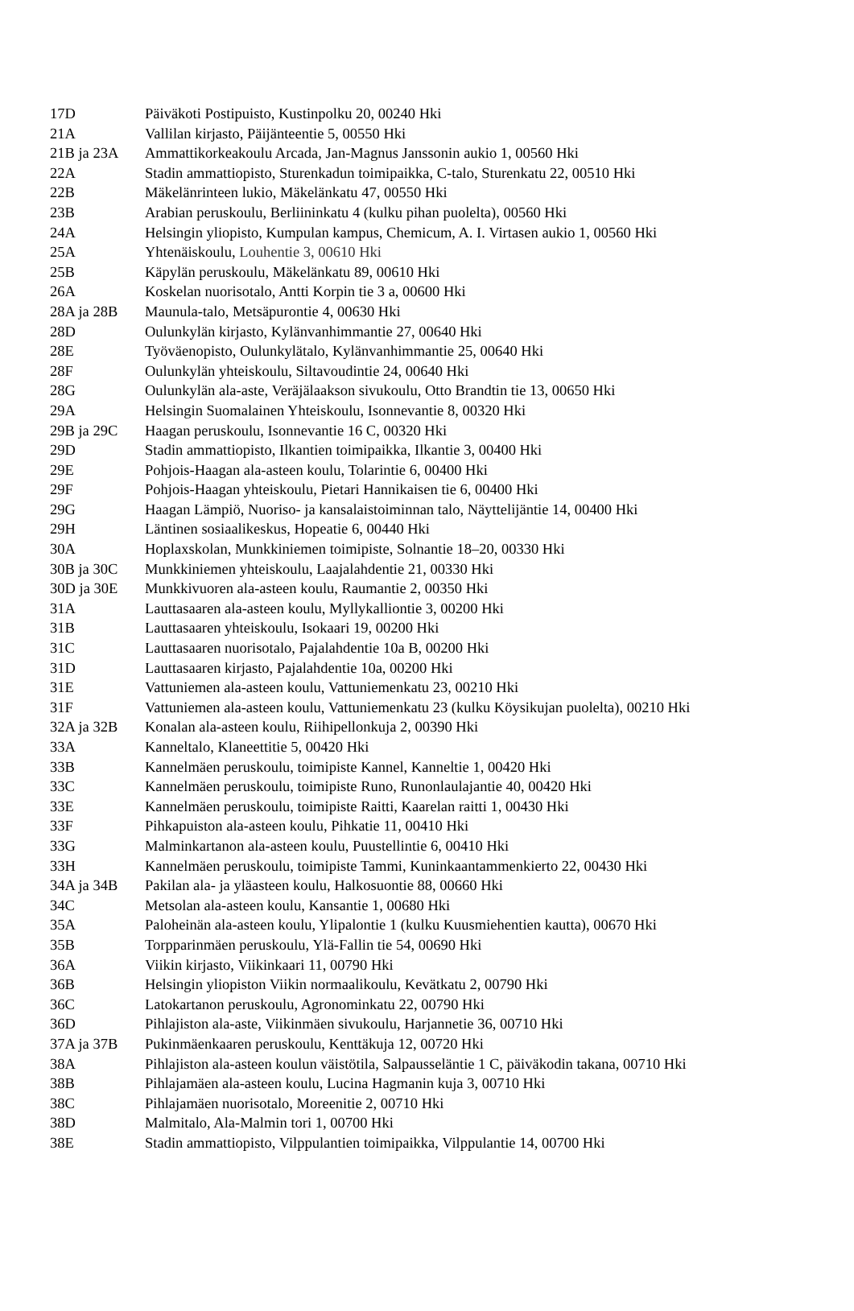| 17D | Päiväkoti Postipuisto, Kustinpolku 20, 00240 Hki |
| 21A | Vallilan kirjasto, Päijänteentie 5, 00550 Hki |
| 21B ja 23A | Ammattikorkeakoulu Arcada, Jan-Magnus Janssonin aukio 1, 00560 Hki |
| 22A | Stadin ammattiopisto, Sturenkadun toimipaikka, C-talo, Sturenkatu 22, 00510 Hki |
| 22B | Mäkelänrinteen lukio, Mäkelänkatu 47, 00550 Hki |
| 23B | Arabian peruskoulu, Berliininkatu 4 (kulku pihan puolelta), 00560 Hki |
| 24A | Helsingin yliopisto, Kumpulan kampus, Chemicum, A. I. Virtasen aukio 1, 00560 Hki |
| 25A | Yhtenäiskoulu, Louhentie 3, 00610 Hki |
| 25B | Käpylän peruskoulu, Mäkelänkatu 89, 00610 Hki |
| 26A | Koskelan nuorisotalo, Antti Korpin tie 3 a, 00600 Hki |
| 28A ja 28B | Maunula-talo, Metsäpurontie 4, 00630 Hki |
| 28D | Oulunkylän kirjasto, Kylänvanhimmantie 27, 00640 Hki |
| 28E | Työväenopisto, Oulunkylätalo, Kylänvanhimmantie 25, 00640 Hki |
| 28F | Oulunkylän yhteiskoulu, Siltavoudintie 24, 00640 Hki |
| 28G | Oulunkylän ala-aste, Veräjälaakson sivukoulu, Otto Brandtin tie 13, 00650 Hki |
| 29A | Helsingin Suomalainen Yhteiskoulu, Isonnevantie 8, 00320 Hki |
| 29B ja 29C | Haagan peruskoulu, Isonnevantie 16 C, 00320 Hki |
| 29D | Stadin ammattiopisto, Ilkantien toimipaikka, Ilkantie 3, 00400 Hki |
| 29E | Pohjois-Haagan ala-asteen koulu, Tolarintie 6, 00400 Hki |
| 29F | Pohjois-Haagan yhteiskoulu, Pietari Hannikaisen tie 6, 00400 Hki |
| 29G | Haagan Lämpiö, Nuoriso- ja kansalaistoiminnan talo, Näyttelijäntie 14, 00400 Hki |
| 29H | Läntinen sosiaalikeskus, Hopeatie 6, 00440 Hki |
| 30A | Hoplaxskolan, Munkkiniemen toimipiste, Solnantie 18–20, 00330 Hki |
| 30B ja 30C | Munkkiniemen yhteiskoulu, Laajalahdentie 21, 00330 Hki |
| 30D ja 30E | Munkkivuoren ala-asteen koulu, Raumantie 2, 00350 Hki |
| 31A | Lauttasaaren ala-asteen koulu, Myllykalliontie 3, 00200 Hki |
| 31B | Lauttasaaren yhteiskoulu, Isokaari 19, 00200 Hki |
| 31C | Lauttasaaren nuorisotalo, Pajalahdentie 10a B, 00200 Hki |
| 31D | Lauttasaaren kirjasto, Pajalahdentie 10a, 00200 Hki |
| 31E | Vattuniemen ala-asteen koulu, Vattuniemenkatu 23, 00210 Hki |
| 31F | Vattuniemen ala-asteen koulu, Vattuniemenkatu 23 (kulku Köysikujan puolelta), 00210 Hki |
| 32A ja 32B | Konalan ala-asteen koulu, Riihipellonkuja 2, 00390 Hki |
| 33A | Kanneltalo, Klaneettitie 5, 00420 Hki |
| 33B | Kannelmäen peruskoulu, toimipiste Kannel, Kanneltie 1, 00420 Hki |
| 33C | Kannelmäen peruskoulu, toimipiste Runo, Runonlaulajantie 40, 00420 Hki |
| 33E | Kannelmäen peruskoulu, toimipiste Raitti, Kaarelan raitti 1, 00430 Hki |
| 33F | Pihkapuiston ala-asteen koulu, Pihkatie 11, 00410 Hki |
| 33G | Malminkartanon ala-asteen koulu, Puustellintie 6, 00410 Hki |
| 33H | Kannelmäen peruskoulu, toimipiste Tammi, Kuninkaantammenkierto 22, 00430 Hki |
| 34A ja 34B | Pakilan ala- ja yläasteen koulu, Halkosuontie 88, 00660 Hki |
| 34C | Metsolan ala-asteen koulu, Kansantie 1, 00680 Hki |
| 35A | Paloheinän ala-asteen koulu, Ylipalontie 1 (kulku Kuusmiehentien kautta), 00670 Hki |
| 35B | Torpparinmäen peruskoulu, Ylä-Fallin tie 54, 00690 Hki |
| 36A | Viikin kirjasto, Viikinkaari 11, 00790 Hki |
| 36B | Helsingin yliopiston Viikin normaalikoulu, Kevätkatu 2, 00790 Hki |
| 36C | Latokartanon peruskoulu, Agronominkatu 22, 00790 Hki |
| 36D | Pihlajiston ala-aste, Viikinmäen sivukoulu, Harjannetie 36, 00710 Hki |
| 37A ja 37B | Pukinmäenkaaren peruskoulu, Kenttäkuja 12, 00720 Hki |
| 38A | Pihlajiston ala-asteen koulun väistötila, Salpausseläntie 1 C, päiväkodin takana, 00710 Hki |
| 38B | Pihlajamäen ala-asteen koulu, Lucina Hagmanin kuja 3, 00710 Hki |
| 38C | Pihlajamäen nuorisotalo, Moreenitie 2, 00710 Hki |
| 38D | Malmitalo, Ala-Malmin tori 1, 00700 Hki |
| 38E | Stadin ammattiopisto, Vilppulantien toimipaikka, Vilppulantie 14, 00700 Hki |